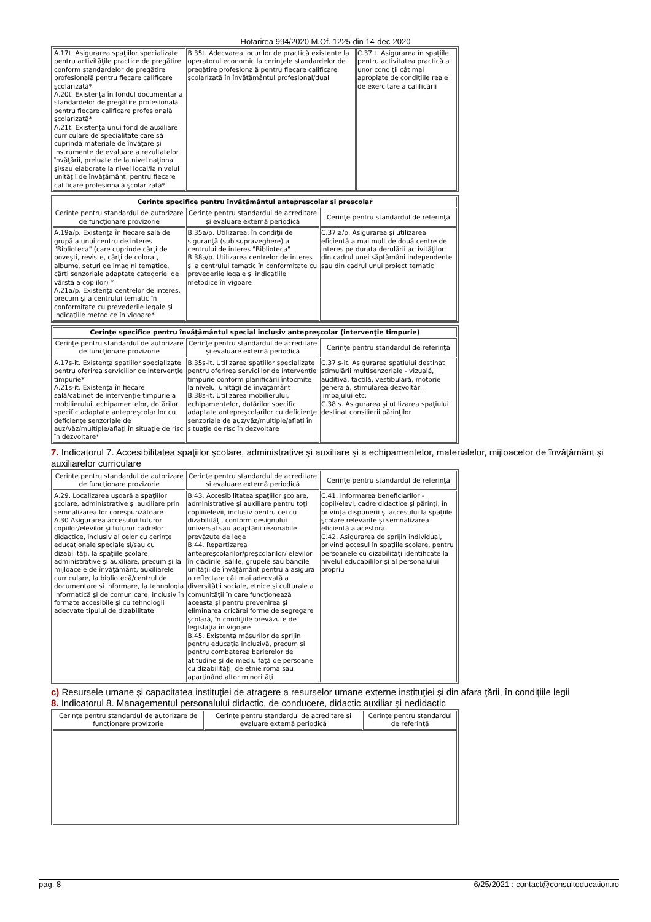Hotarirea 994/2020 M.Of. 1225 din 14-dec-2020
| A.17t. Asigurarea spaţiilor specializate pentru activităţile practice de pregătire conform standardelor de pregătire profesională pentru fiecare calificare şcolarizată* A.20t. Existenţa în fondul documentar a standardelor de pregătire profesională pentru fiecare calificare profesională şcolarizată* A.21t. Existenţa unui fond de auxiliare curriculare de specialitate care să cuprindă materiale de învăţare şi instrumente de evaluare a rezultatelor învăţării, preluate de la nivel naţional şi/sau elaborate la nivel local/la nivelul unităţii de învăţământ, pentru fiecare calificare profesională şcolarizată* | B.35t. Adecvarea locurilor de practică existente la operatorul economic la cerinţele standardelor de pregătire profesională pentru fiecare calificare şcolarizată în învăţământul profesional/dual | C.37.t. Asigurarea în spaţiile pentru activitatea practică a unor condiţii cât mai apropiate de condiţiile reale de exercitare a calificării |
| Cerinţe specifice pentru învăţământul antepreşcolar şi preşcolar | | |
| Cerinţe pentru standardul de autorizare de funcţionare provizorie | Cerinţe pentru standardul de acreditare şi evaluare externă periodică | Cerinţe pentru standardul de referinţă |
| A.19a/p. Existenţa în fiecare sală de grupă a unui centru de interes "Biblioteca" (care cuprinde cărţi de poveşti, reviste, cărţi de colorat, albume, seturi de imagini tematice, cărţi senzoriale adaptate categoriei de vârstă a copiilor) * A.21a/p. Existenţa centrelor de interes, precum şi a centrului tematic în conformitate cu prevederile legale şi indicaţiile metodice în vigoare* | B.35a/p. Utilizarea, în condiţii de siguranţă (sub supraveghere) a centrului de interes "Biblioteca" B.38a/p. Utilizarea centrelor de interes şi a centrului tematic în conformitate cu prevederile legale şi indicaţiile metodice în vigoare | C.37.a/p. Asigurarea şi utilizarea eficientă a mai mult de două centre de interes pe durata derulării activităţilor din cadrul unei săptămâni independente sau din cadrul unui proiect tematic |
| Cerinţe specifice pentru învăţământul special inclusiv antepreşcolar (intervenţie timpurie) | | |
| Cerinţe pentru standardul de autorizare de funcţionare provizorie | Cerinţe pentru standardul de acreditare şi evaluare externă periodică | Cerinţe pentru standardul de referinţă |
| A.17s-it. Existenţa spaţiilor specializate pentru oferirea serviciilor de intervenţie timpurie* A.21s-it. Existenţa în fiecare sală/cabinet de intervenţie timpurie a mobilierului, echipamentelor, dotărilor specific adaptate antepreşcolarilor cu deficienţe senzoriale de auz/văz/multiple/aflaţi în situaţie de risc în dezvoltare* | B.35s-it. Utilizarea spaţiilor specializate pentru oferirea serviciilor de intervenţie timpurie conform planificării întocmite la nivelul unităţii de învăţământ B.38s-it. Utilizarea mobilierului, echipamentelor, dotărilor specific adaptate antepreşcolarilor cu deficienţe senzoriale de auz/văz/multiple/aflaţi în situaţie de risc în dezvoltare | C.37.s-it. Asigurarea spaţiului destinat stimulării multisenzoriale - vizuală, auditivă, tactilă, vestibulară, motorie generală, stimularea dezvoltării limbajului etc. C.38.s. Asigurarea şi utilizarea spaţiului destinat consilierii părinţilor |
7. Indicatorul 7. Accesibilitatea spaţiilor şcolare, administrative şi auxiliare şi a echipamentelor, materialelor, mijloacelor de învăţământ şi auxiliarelor curriculare
| Cerinţe pentru standardul de autorizare de funcţionare provizorie | Cerinţe pentru standardul de acreditare şi evaluare externă periodică | Cerinţe pentru standardul de referinţă |
| --- | --- | --- |
| A.29. Localizarea uşoară a spaţiilor şcolare, administrative şi auxiliare prin semnalizarea lor corespunzătoare A.30 Asigurarea accesului tuturor copiilor/elevilor şi tuturor cadrelor didactice, inclusiv al celor cu cerinţe educaţionale speciale şi/sau cu dizabilităţi, la spaţiile şcolare, administrative şi auxiliare, precum şi la mijloacele de învăţământ, auxiliarele curriculare, la bibliotecă/centrul de documentare şi informare, la tehnologia informatică şi de comunicare, inclusiv în formate accesibile şi cu tehnologii adecvate tipului de dizabilitate | B.43. Accesibilitatea spaţiilor şcolare, administrative şi auxiliare pentru toţi copiii/elevii, inclusiv pentru cei cu dizabilităţi, conform designului universal sau adaptării rezonabile prevăzute de lege B.44. Repartizarea antepreşcolarilor/preşcolarilor/ elevilor în clădirile, sălile, grupele sau băncile unităţii de învăţământ pentru a asigura o reflectare cât mai adecvată a diversităţii sociale, etnice şi culturale a comunităţii în care funcţionează aceasta şi pentru prevenirea şi eliminarea oricărei forme de segregare şcolară, în condiţiile prevăzute de legislaţia în vigoare B.45. Existenţa măsurilor de sprijin pentru educaţia incluzivă, precum şi pentru combaterea barierelor de atitudine şi de mediu faţă de persoane cu dizabilităţi, de etnie romă sau aparţinând altor minorităţi | C.41. Informarea beneficiarilor - copii/elevi, cadre didactice şi părinţi, în privinţa dispunerii şi accesului la spaţiile şcolare relevante şi semnalizarea eficientă a acestora C.42. Asigurarea de sprijin individual, privind accesul în spaţiile şcolare, pentru persoanele cu dizabilităţi identificate la nivelul educabililor şi al personalului propriu |
c) Resursele umane şi capacitatea instituţiei de atragere a resurselor umane externe instituţiei şi din afara ţării, în condiţiile legii
8. Indicatorul 8. Managementul personalului didactic, de conducere, didactic auxiliar şi nedidactic
| Cerinţe pentru standardul de autorizare de funcţionare provizorie | Cerinţe pentru standardul de acreditare şi evaluare externă periodică | Cerinţe pentru standardul de referinţă |
| --- | --- | --- |
pag. 8 6/25/2021 : contact@consulteducation.ro